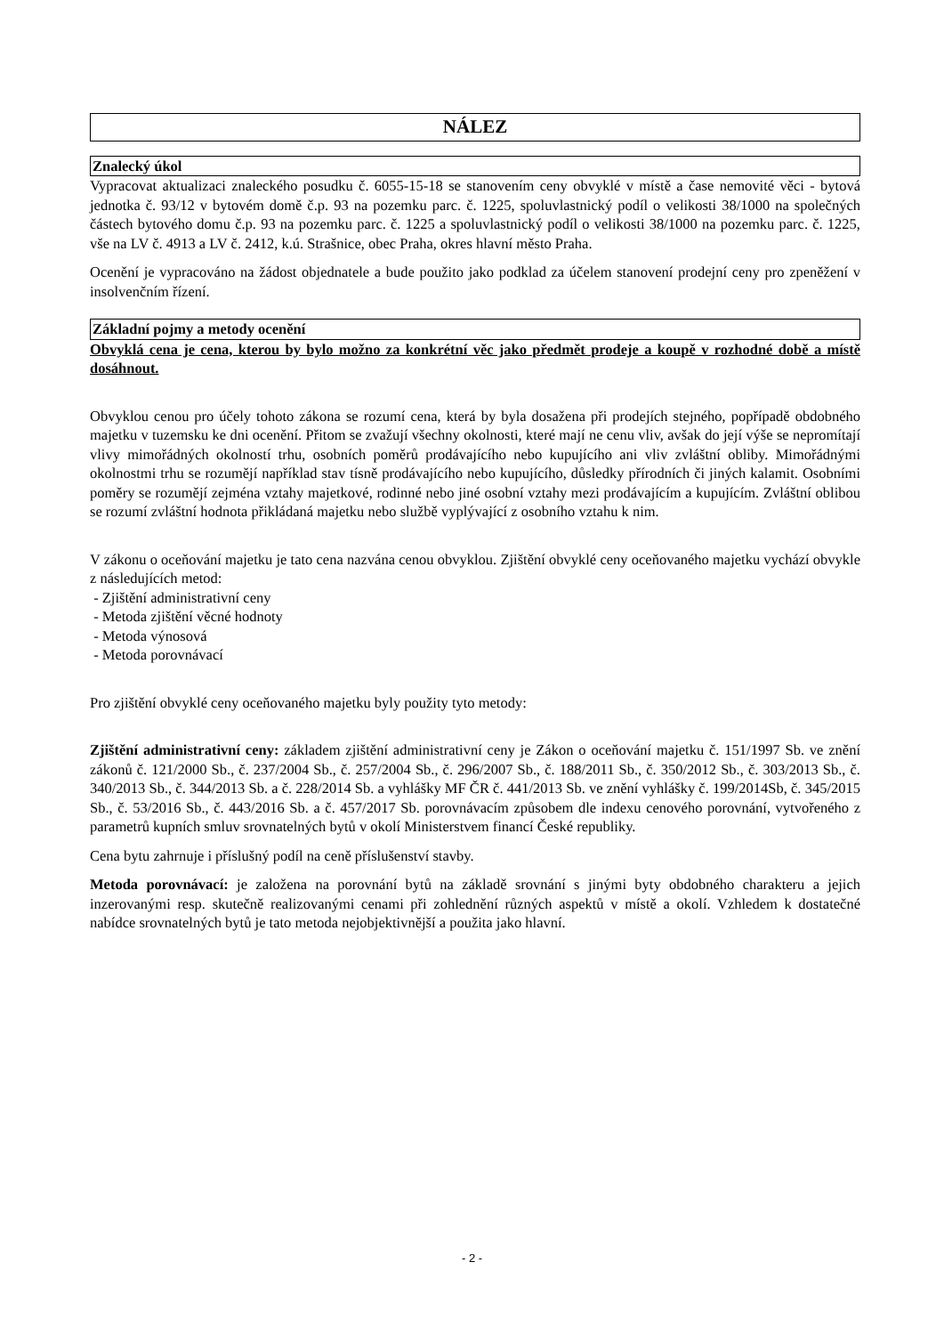NÁLEZ
Znalecký úkol
Vypracovat aktualizaci znaleckého posudku č. 6055-15-18 se stanovením ceny obvyklé v místě a čase nemovité věci - bytová jednotka č. 93/12 v bytovém domě č.p. 93 na pozemku parc. č. 1225, spoluvlastnický podíl o velikosti 38/1000 na společných částech bytového domu č.p. 93 na pozemku parc. č. 1225 a spoluvlastnický podíl o velikosti 38/1000 na pozemku parc. č. 1225, vše na LV č. 4913 a LV č. 2412, k.ú. Strašnice, obec Praha, okres hlavní město Praha.
Ocenění je vypracováno na žádost objednatele a bude použito jako podklad za účelem stanovení prodejní ceny pro zpeněžení v insolvenčním řízení.
Základní pojmy a metody ocenění
Obvyklá cena je cena, kterou by bylo možno za konkrétní věc jako předmět prodeje a koupě v rozhodné době a místě dosáhnout.
Obvyklou cenou pro účely tohoto zákona se rozumí cena, která by byla dosažena při prodejích stejného, popřípadě obdobného majetku v tuzemsku ke dni ocenění. Přitom se zvažují všechny okolnosti, které mají ne cenu vliv, avšak do její výše se nepromítají vlivy mimořádných okolností trhu, osobních poměrů prodávajícího nebo kupujícího ani vliv zvláštní obliby. Mimořádnými okolnostmi trhu se rozumějí například stav tísně prodávajícího nebo kupujícího, důsledky přírodních či jiných kalamit. Osobními poměry se rozumějí zejména vztahy majetkové, rodinné nebo jiné osobní vztahy mezi prodávajícím a kupujícím. Zvláštní oblibou se rozumí zvláštní hodnota přikládaná majetku nebo službě vyplývající z osobního vztahu k nim.
V zákonu o oceňování majetku je tato cena nazvána cenou obvyklou. Zjištění obvyklé ceny oceňovaného majetku vychází obvykle z následujících metod:
- Zjištění administrativní ceny
- Metoda zjištění věcné hodnoty
- Metoda výnosová
- Metoda porovnávací
Pro zjištění obvyklé ceny oceňovaného majetku byly použity tyto metody:
Zjištění administrativní ceny: základem zjištění administrativní ceny je Zákon o oceňování majetku č. 151/1997 Sb. ve znění zákonů č. 121/2000 Sb., č. 237/2004 Sb., č. 257/2004 Sb., č. 296/2007 Sb., č. 188/2011 Sb., č. 350/2012 Sb., č. 303/2013 Sb., č. 340/2013 Sb., č. 344/2013 Sb. a č. 228/2014 Sb. a vyhlášky MF ČR č. 441/2013 Sb. ve znění vyhlášky č. 199/2014Sb, č. 345/2015 Sb., č. 53/2016 Sb., č. 443/2016 Sb. a č. 457/2017 Sb. porovnávacím způsobem dle indexu cenového porovnání, vytvořeného z parametrů kupních smluv srovnatelných bytů v okolí Ministerstvem financí České republiky.
Cena bytu zahrnuje i příslušný podíl na ceně příslušenství stavby.
Metoda porovnávací: je založena na porovnání bytů na základě srovnání s jinými byty obdobného charakteru a jejich inzerovanými resp. skutečně realizovanými cenami při zohlednění různých aspektů v místě a okolí. Vzhledem k dostatečné nabídce srovnatelných bytů je tato metoda nejobjektivnější a použita jako hlavní.
- 2 -